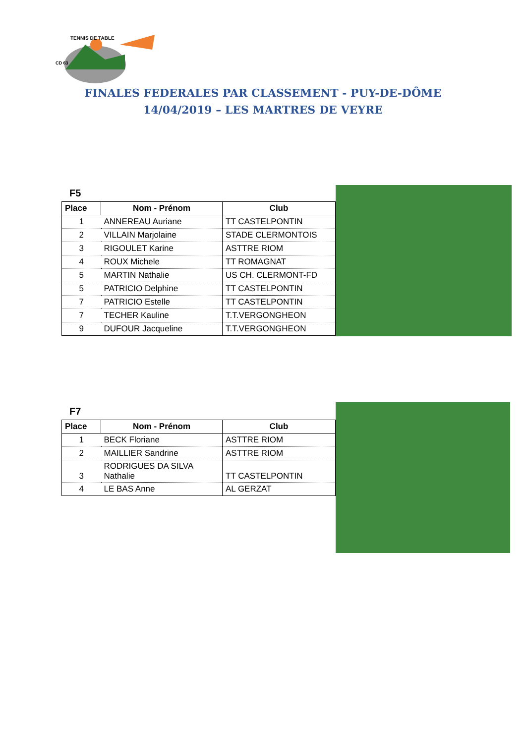TENNIS DE TABLE
CD 63
FINALES FEDERALES PAR CLASSEMENT - PUY-DE-DÔME
14/04/2019 – LES MARTRES DE VEYRE
F5
| Place | Nom - Prénom | Club |
| --- | --- | --- |
| 1 | ANNEREAU Auriane | TT CASTELPONTIN |
| 2 | VILLAIN Marjolaine | STADE CLERMONTOIS |
| 3 | RIGOULET Karine | ASTTRE RIOM |
| 4 | ROUX Michele | TT ROMAGNAT |
| 5 | MARTIN Nathalie | US CH. CLERMONT-FD |
| 5 | PATRICIO Delphine | TT CASTELPONTIN |
| 7 | PATRICIO Estelle | TT CASTELPONTIN |
| 7 | TECHER Kauline | T.T.VERGONGHEON |
| 9 | DUFOUR Jacqueline | T.T.VERGONGHEON |
F7
| Place | Nom - Prénom | Club |
| --- | --- | --- |
| 1 | BECK Floriane | ASTTRE RIOM |
| 2 | MAILLIER Sandrine | ASTTRE RIOM |
| 3 | RODRIGUES DA SILVA Nathalie | TT CASTELPONTIN |
| 4 | LE BAS Anne | AL GERZAT |